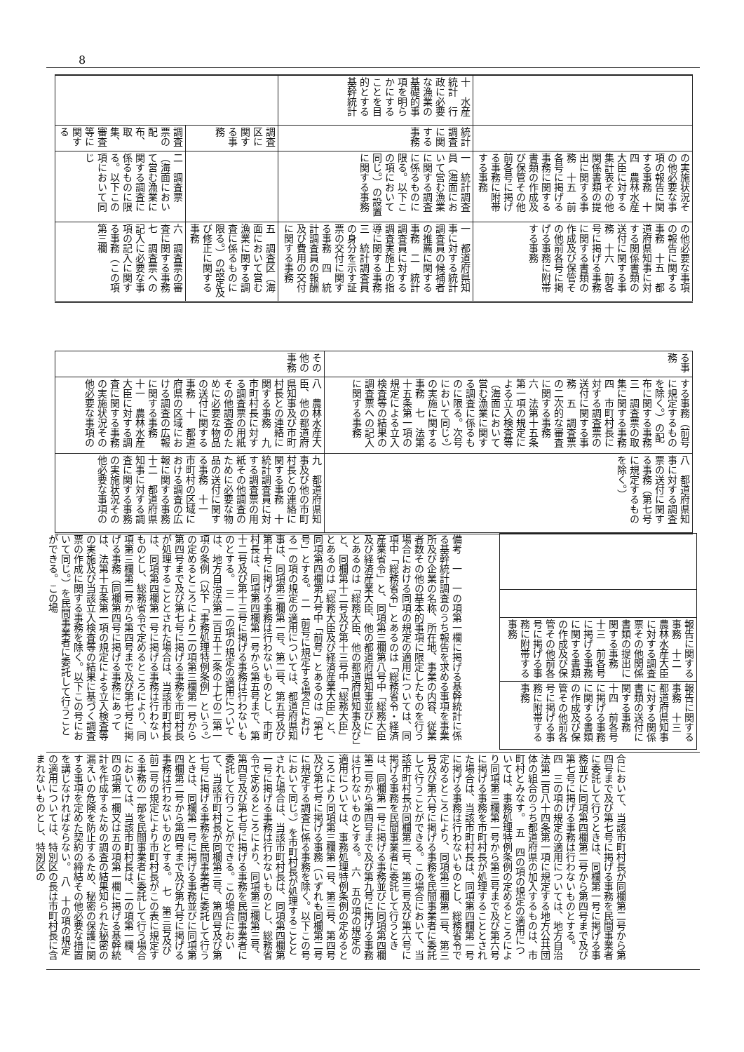8
| | 十 水産統計 行政に必要な漁業の基礎的事項を明らかにすることを目的とする基幹統計 | | |
| | 統計調査に関する事務 | 調査区に関する事務 | 調査票の配布、取集、審査等に関する |
| の実施状況その他必要な事項の報告に関する事務 十四 農林水産大臣に対する集計表その他関係書類の提出に関する事務 十五 前各号に掲げる事務に関する書類の作成及び保管その他前各号に掲げる事務に附帯する事務 | 一 統計調査員（海面において営む漁業に関する調査に係るものに限る。以下この項において同じ。）の設置に関する事務 | | 二 調査票（海面において営む漁業に関する調査に係るものに限る。以下この項において同じ |
| の他必要な事項の報告に関する事務 十五 都道府県知事に対する関係書類の送付に関する事務 十六 前各号に掲げる事務に関する書類の作成及び保管その他前各号に掲げる事務に附帯する事務 | 一 都道府県知事に対する統計調査員の候補者の推薦に関する事務 二 統計調査員に対する調査実施上の指導に関する事務 三 統計調査員の身分を示す証票の交付に関する事務 四 統計調査員の報酬及び費用の交付に関する事務 | 五 調査区（海面において営む漁業に関する調査に係るものに限る。）の設定及び修正に関する事務 | 六 調査票の審査に関する事務 七 調査票への記入に必要な事項の記入に関する事務（この項第三欄 |
| る事務 | その他の事務 |
| する事務（前号に規定するものを除く。）の配布に関する事務 三 調査票の取集に関する事務 四 市町村長に対する調査票の送付に関する事務 五 調査票の二次的な審査に関する事務 六 法第十五条第一項の規定による立入検査等（海面において営む漁業に関する調査に係るものに限る。次号において同じ。）の実施に関する事務 七 法第十五条第一項の規定による立入検査等の結果の調査票への記入に関する事務 | 八 農林水産大臣、他の都道府県知事及び市町村長との連絡に関する事務 九 市町村長に対する調査票の用紙その他調査のために必要な物品の送付に関する事務 十 都道府県の区域における調査の広報に関する事務 十一 農林水産大臣に対する調査に関する事務の実施状況その他必要な事項の |
| 八 都道府県知事に対する調査票の送付に関する事務（第七号に規定するものを除く。） | 九 都道府県知事及び他の市町村長との連絡に関する事務 十 統計調査員に対する調査票の用紙その他調査のために必要な物品の送付に関する事務 十一 市町村の区域における調査の広報に関する事務 十二 都道府県知事に対する調査に関する事務の実施状況その他必要な事項の |
| 報告に関する事務 十二 農林水産大臣に対する調査票その他関係書類の提出に関する事務 十三 前各号に掲げる事務に関する書類の作成及び保管その他前各号に掲げる事務に附帯する事務 |
| 報告に関する事務 十三 都道府県知事に対する関係書類の送付に関する事務 十四 前各号に掲げる事務に関する書類の作成及び保管その他前各号に掲げる事務に附帯する事務 |
備考　一　一の項第一欄に掲げる基幹統計に係る基幹統計調査のうち報告を求める事項を事業所及び企業の名称、所在地、事業の内容、従業者数その他の基本的事項に限定したものを行う場合における同項の規定の適用については、同項中「総務省令」とあるのは「総務省令・経済産業省令」と、同項第三欄第八号中「総務大臣及び経済産業大臣、他の都道府県知事並びに」とあるのは「総務大臣、他の都道府県知事及び」と、同欄第十二号及び第十三号中「総務大臣」とあるのは「総務大臣及び経済産業大臣」と、同項第四欄第九号中「前号」とあるのは「第七号」とする。　二　前号に規定する場合における一の項の規定の適用については、都道府県知事は、同項第三欄第一号、第二号、第五号及び第十号に掲げる事務は行わないものとし、市町村長は、同項第四欄第一号から第五号まで、第十二号及び第十三号に掲げる事務は行わないものとする。　三　二の項の規定の適用については、地方自治法第二百五十二条の十七の二第一項の条例（以下「事務処理特例条例」という。）の定めるところにより二の項第三欄第一号から第四号まで及び第七号に掲げる事務を市町村長が処理することとされた場合は、当該市町村長は、同項第四欄第一号に掲げる事務は行わないものとし、総務省令で定めるところにより、同項第三欄第二号から第四号まで及び第七号に掲げる事務（同欄第四号に掲げる事務にあっては、法第十五条第一項の規定による立入検査等の実施及び当該立入検査等の結果に基づく調査票の作成に関する事務を除く。以下この号において同じ。）を民間事業者に委託して行うことができる。この場
合において、当該市町村長が同欄第二号から第四号まで及び第七号に掲げる事務を民間事業者に委託して行うときは、同欄第一号に掲げる事務並びに同項第四欄第二号から第四号まで及び第七号に掲げる事務は行わないものとする。　四　三の項の規定の適用については、地方自治法第二百八十四条第一項に規定する地方公共団体の組合のうち都道府県の加入するものは、市町村とみなす。　五　四の項の規定の適用については、事務処理特例条例の定めるところにより同項第三欄第一号から第三号まで及び第六号に掲げる事務を市町村長が処理することとされた場合は、当該市町村長は、同項第四欄第一号に掲げる事務は行わないものとし、総務省令で定めるところにより、同項第三欄第二号、第三号及び第六号に掲げる事務を民間事業者に委託して行うことができる。この場合において、当該市町村長が同欄第二号、第三号及び第六号に掲げる事務を民間事業者に委託して行うときは、同欄第一号に掲げる事務並びに同項第四欄第二号から第四号まで及び第九号に掲げる事務は行わないものとする。　六　五の項の規定の適用については、事務処理特例条例の定めるところにより同項第三欄第一号、第三号、第四号及び第七号に掲げる事務（いずれも同欄第二号に規定する調査に係る事務を除く。以下この号において同じ。）を市町村長が処理することとされた場合は、当該市町村長は、同項第四欄第一号に掲げる事務は行わないものとし、総務省令で定めるところにより、同項第三欄第三号、第四号及び第七号に掲げる事務を民間事業者に委託して行うことができる。この場合において、当該市町村長が同欄第三号、第四号及び第七号に掲げる事務を民間事業者に委託して行うときは、同欄第一号に掲げる事務並びに同項第四欄第二号から第四号まで及び第九号に掲げる事務は行わないものとする。　七　第三号及び前二号の規定により市町村長がこの表に規定する事務の一部を民間事業者に委託して行う場合においては、当該市町村長は、二の項第一欄、四の項第一欄又は五の項第一欄に掲げる基幹統計を作成するための調査の結果知られた秘密の漏えいの危険を防止するため、秘密の保護に関する事項を定めた契約の締結その他必要な措置を講じなければならない。　八　十の項の規定の適用については、特別区の長は市町村長に含まれないものとし、特別区の